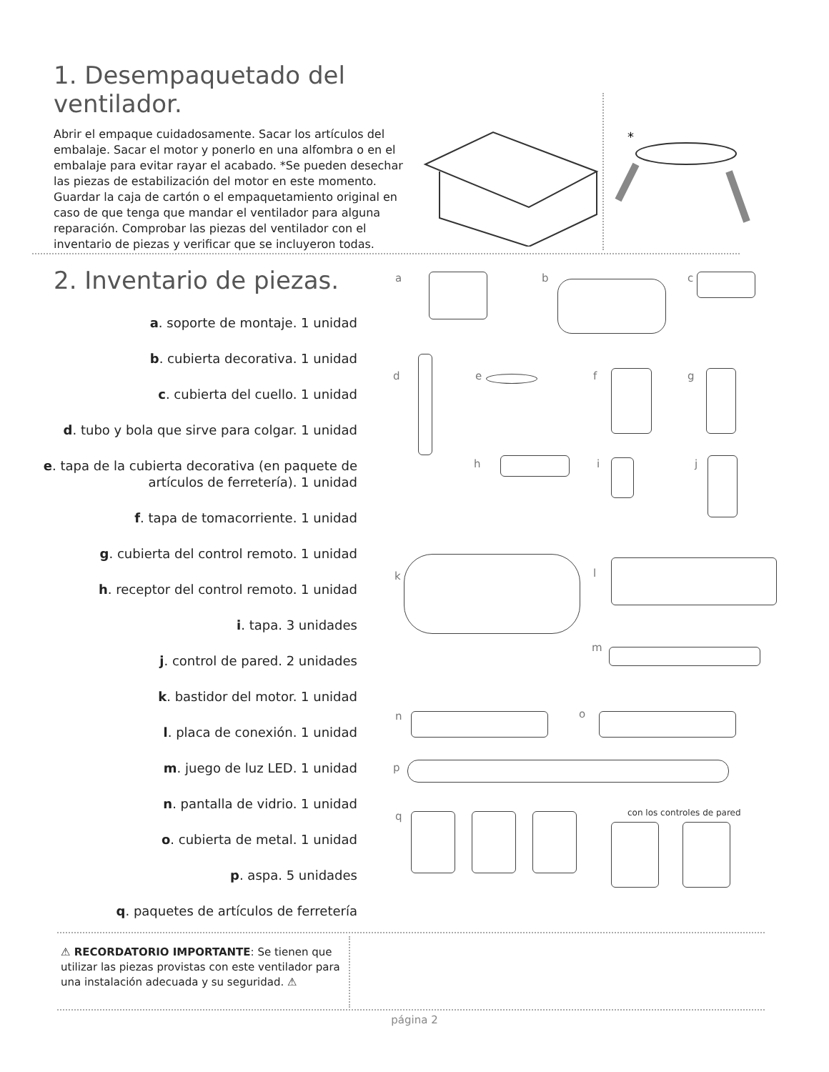1. Desempaquetado del ventilador.
Abrir el empaque cuidadosamente. Sacar los artículos del embalaje. Sacar el motor y ponerlo en una alfombra o en el embalaje para evitar rayar el acabado. *Se pueden desechar las piezas de estabilización del motor en este momento. Guardar la caja de cartón o el empaquetamiento original en caso de que tenga que mandar el ventilador para alguna reparación. Comprobar las piezas del ventilador con el inventario de piezas y verificar que se incluyeron todas.
*
2. Inventario de piezas.
a. soporte de montaje. 1 unidad
b. cubierta decorativa. 1 unidad
c. cubierta del cuello. 1 unidad
d. tubo y bola que sirve para colgar. 1 unidad
e. tapa de la cubierta decorativa (en paquete de artículos de ferretería). 1 unidad
f. tapa de tomacorriente. 1 unidad
g. cubierta del control remoto. 1 unidad
h. receptor del control remoto. 1 unidad
i. tapa. 3 unidades
j. control de pared. 2 unidades
k. bastidor del motor. 1 unidad
l. placa de conexión. 1 unidad
m. juego de luz LED. 1 unidad
n. pantalla de vidrio. 1 unidad
o. cubierta de metal. 1 unidad
p. aspa. 5 unidades
q. paquetes de artículos de ferretería
a b c
d e f g
h i j
k l
m
n o
p
q con los controles de pared
⚠ RECORDATORIO IMPORTANTE: Se tienen que utilizar las piezas provistas con este ventilador para una instalación adecuada y su seguridad. ⚠
página 2